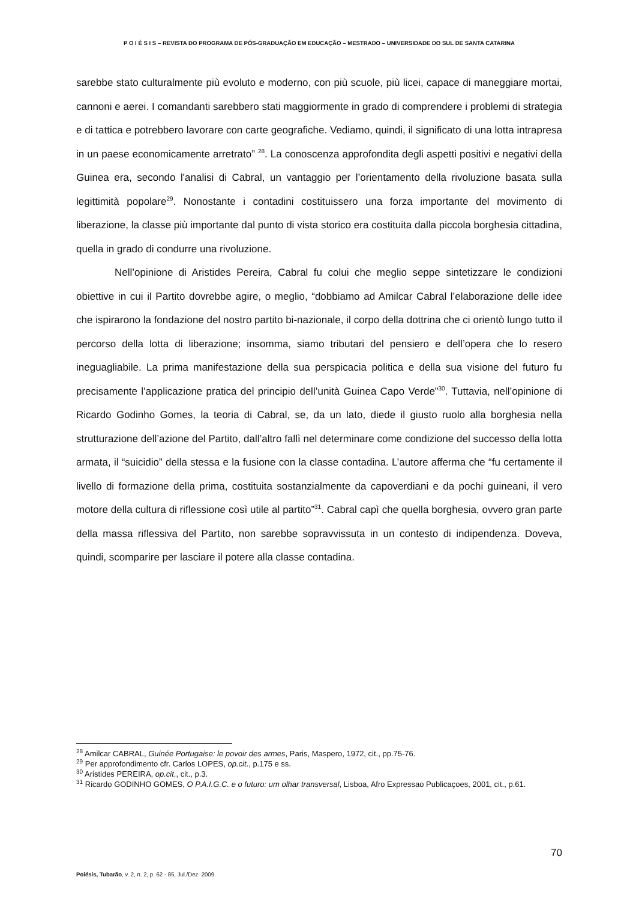P O I É S I S – REVISTA DO PROGRAMA DE PÓS-GRADUAÇÃO EM EDUCAÇÃO – MESTRADO – UNIVERSIDADE DO SUL DE SANTA CATARINA
sarebbe stato culturalmente più evoluto e moderno, con più scuole, più licei, capace di maneggiare mortai, cannoni e aerei. I comandanti sarebbero stati maggiormente in grado di comprendere i problemi di strategia e di tattica e potrebbero lavorare con carte geografiche. Vediamo, quindi, il significato di una lotta intrapresa in un paese economicamente arretrato” <sup>28</sup>. La conoscenza approfondita degli aspetti positivi e negativi della Guinea era, secondo l'analisi di Cabral, un vantaggio per l’orientamento della rivoluzione basata sulla legittimità popolare<sup>29</sup>. Nonostante i contadini costituissero una forza importante del movimento di liberazione, la classe più importante dal punto di vista storico era costituita dalla piccola borghesia cittadina, quella in grado di condurre una rivoluzione.
Nell’opinione di Aristides Pereira, Cabral fu colui che meglio seppe sintetizzare le condizioni obiettive in cui il Partito dovrebbe agire, o meglio, “dobbiamo ad Amilcar Cabral l’elaborazione delle idee che ispirarono la fondazione del nostro partito bi-nazionale, il corpo della dottrina che ci orientò lungo tutto il percorso della lotta di liberazione; insomma, siamo tributari del pensiero e dell’opera che lo resero ineguagliabile. La prima manifestazione della sua perspicacia politica e della sua visione del futuro fu precisamente l’applicazione pratica del principio dell’unità Guinea Capo Verde”<sup>30</sup>. Tuttavia, nell’opinione di Ricardo Godinho Gomes, la teoria di Cabral, se, da un lato, diede il giusto ruolo alla borghesia nella strutturazione dell’azione del Partito, dall’altro fallì nel determinare come condizione del successo della lotta armata, il “suicidio” della stessa e la fusione con la classe contadina. L’autore afferma che “fu certamente il livello di formazione della prima, costituita sostanzialmente da capoverdiani e da pochi guineani, il vero motore della cultura di riflessione così utile al partito”<sup>31</sup>. Cabral capì che quella borghesia, ovvero gran parte della massa riflessiva del Partito, non sarebbe sopravvissuta in un contesto di indipendenza. Doveva, quindi, scomparire per lasciare il potere alla classe contadina.
<sup>28</sup> Amilcar CABRAL, Guinée Portugaise: le povoir des armes, Paris, Maspero, 1972, cit., pp.75-76.
<sup>29</sup> Per approfondimento cfr. Carlos LOPES, op.cit., p.175 e ss.
<sup>30</sup> Aristides PEREIRA, op.cit., cit., p.3.
<sup>31</sup> Ricardo GODINHO GOMES, O P.A.I.G.C. e o futuro: um olhar transversal, Lisboa, Afro Expressao Publicaçoes, 2001, cit., p.61.
70
Poiésis, Tubarão, v. 2, n. 2, p. 62 - 85, Jul./Dez. 2009.